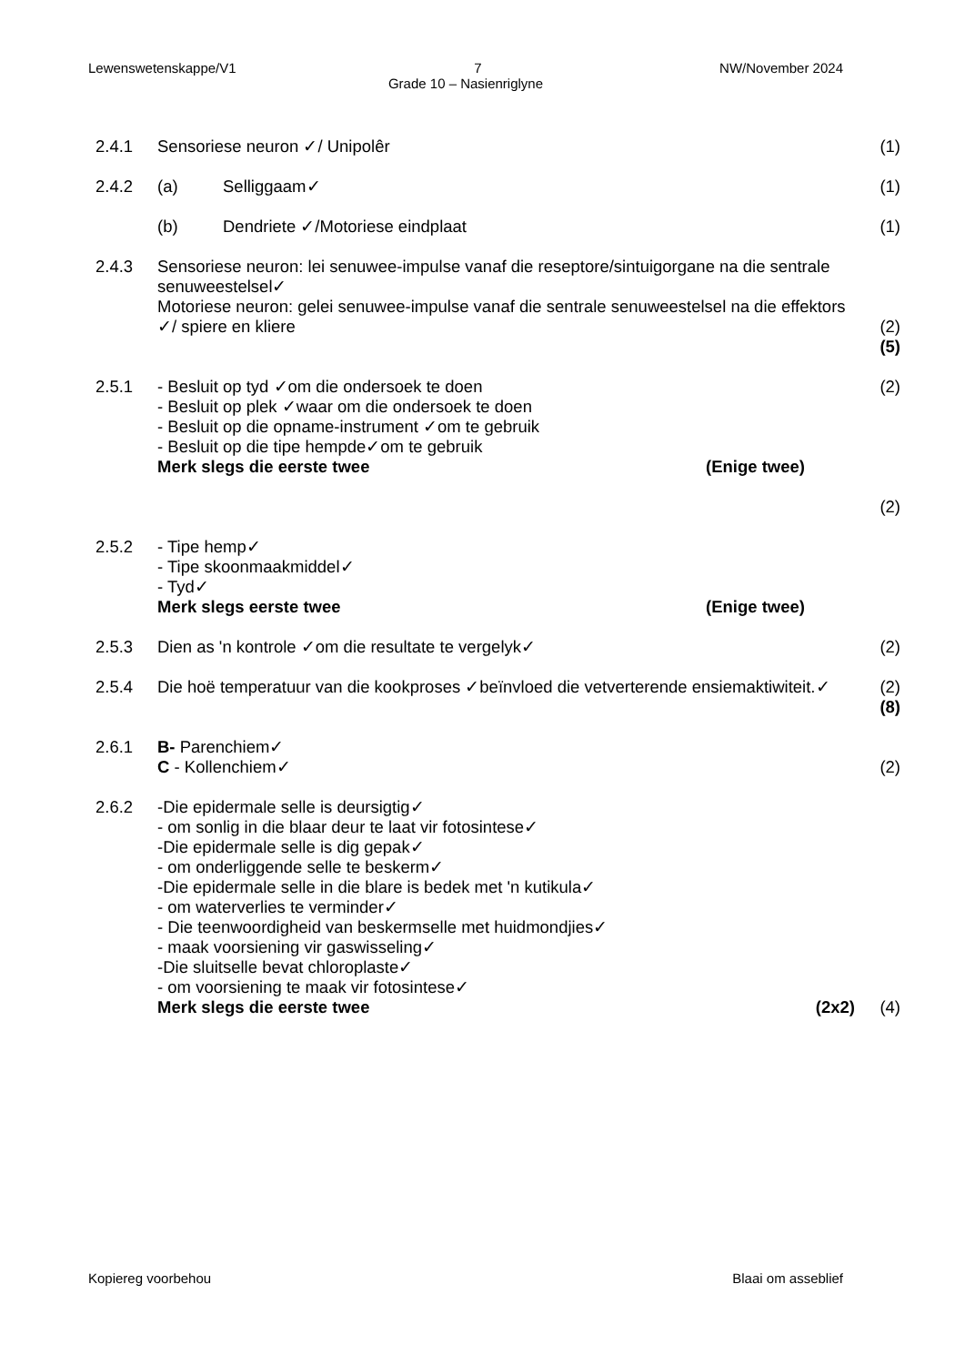Lewenswetenskappe/V1 7 NW/November 2024
Grade 10 – Nasienriglyne
2.4.1 Sensoriese neuron ✓/ Unipolêr (1)
2.4.2 (a) Selliggaam✓ (1)
(b) Dendriete ✓/Motoriese eindplaat
(1)
2.4.3 Sensoriese neuron: lei senuwee-impulse vanaf die reseptore/sintuigorgane na die sentrale senuweestelsel✓
Motoriese neuron: gelei senuwee-impulse vanaf die sentrale senuweestelsel na die effektors ✓/ spiere en kliere
(2)
(5)
2.5.1 - Besluit op tyd ✓om die ondersoek te doen
- Besluit op plek ✓waar om die ondersoek te doen
- Besluit op die opname-instrument ✓om te gebruik
- Besluit op die tipe hempde✓om te gebruik
Merk slegs die eerste twee (Enige twee)
(2)
(2)
2.5.2 - Tipe hemp✓
- Tipe skoonmaakmiddel✓
- Tyd✓
Merk slegs eerste twee (Enige twee)
2.5.3 Dien as 'n kontrole ✓om die resultate te vergelyk✓
(2)
2.5.4 Die hoë temperatuur van die kookproses ✓beïnvloed die vetverterende ensiemaktiwiteit.✓
(2)
(8)
2.6.1 B- Parenchiem✓
C - Kollenchiem✓
(2)
2.6.2 -Die epidermale selle is deursigtig✓
- om sonlig in die blaar deur te laat vir fotosintese✓
-Die epidermale selle is dig gepak✓
- om onderliggende selle te beskerm✓
-Die epidermale selle in die blare is bedek met 'n kutikula✓
- om waterverlies te verminder✓
- Die teenwoordigheid van beskermselle met huidmondjies✓
- maak voorsiening vir gaswisseling✓
-Die sluitselle bevat chloroplaste✓
- om voorsiening te maak vir fotosintese✓
Merk slegs die eerste twee (2x2)
(4)
Kopiereg voorbehou Blaai om asseblief